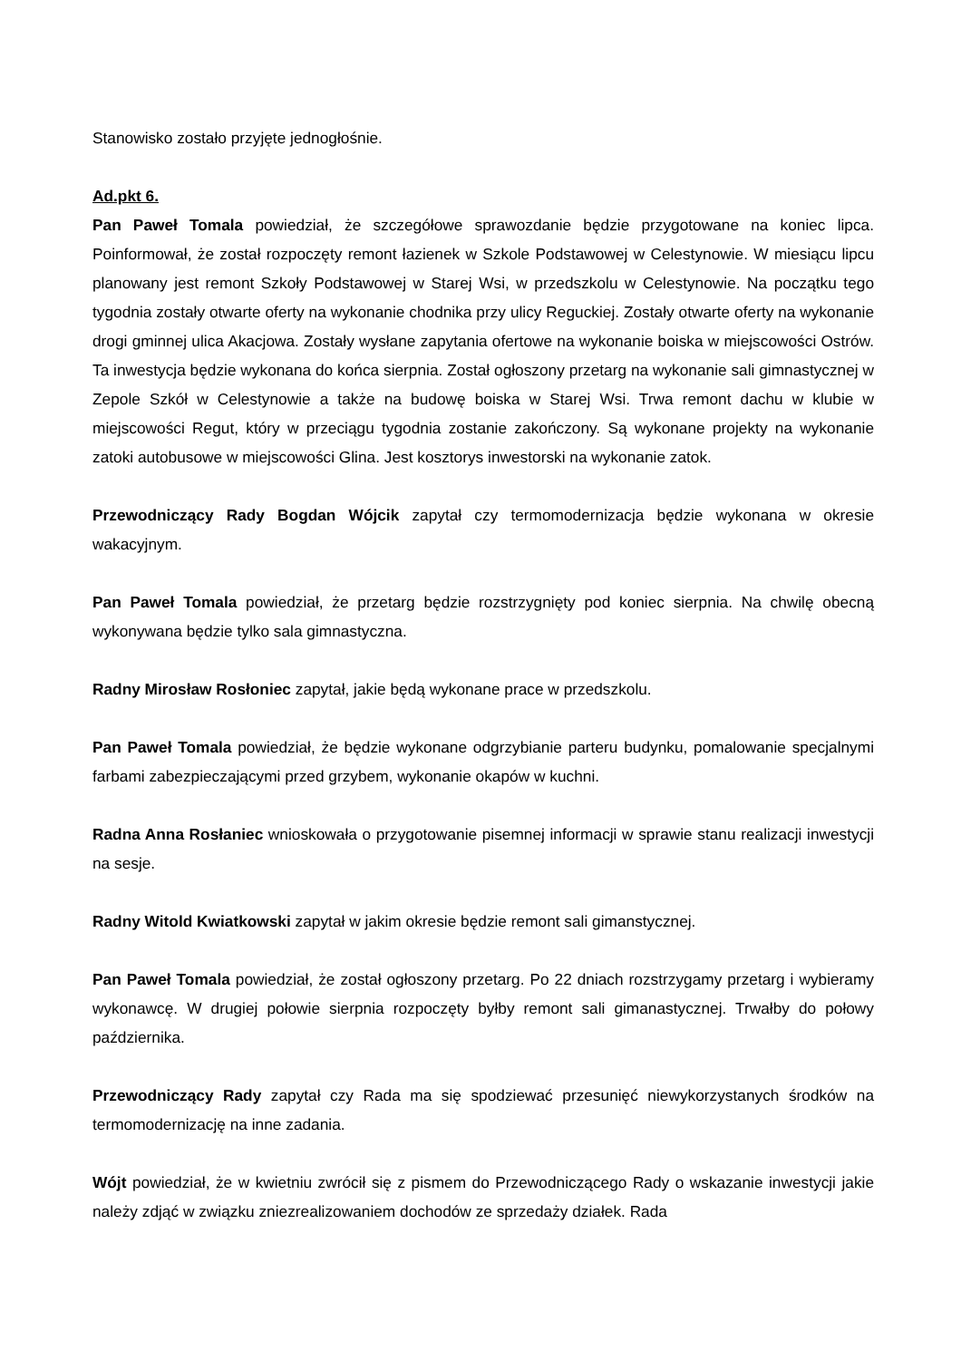Stanowisko zostało przyjęte jednogłośnie.
Ad.pkt 6.
Pan Paweł Tomala powiedział, że szczegółowe sprawozdanie będzie przygotowane na koniec lipca. Poinformował, że został rozpoczęty remont łazienek w Szkole Podstawowej w Celestynowie. W miesiącu lipcu planowany jest remont Szkoły Podstawowej w Starej Wsi, w przedszkolu w Celestynowie. Na początku tego tygodnia zostały otwarte oferty na wykonanie chodnika przy ulicy Reguckiej. Zostały otwarte oferty na wykonanie drogi gminnej ulica Akacjowa. Zostały wysłane zapytania ofertowe na wykonanie boiska w miejscowości Ostrów. Ta inwestycja będzie wykonana do końca sierpnia. Został ogłoszony przetarg na wykonanie sali gimnastycznej w Zepole Szkół w Celestynowie a także na budowę boiska w Starej Wsi. Trwa remont dachu w klubie w miejscowości Regut, który w przeciągu tygodnia zostanie zakończony. Są wykonane projekty na wykonanie zatoki autobusowe w miejscowości Glina. Jest kosztorys inwestorski na wykonanie zatok.
Przewodniczący Rady Bogdan Wójcik zapytał czy termomodernizacja będzie wykonana w okresie wakacyjnym.
Pan Paweł Tomala powiedział, że przetarg będzie rozstrzygnięty pod koniec sierpnia. Na chwilę obecną wykonywana będzie tylko sala gimnastyczna.
Radny Mirosław Rosłoniec zapytał, jakie będą wykonane prace w przedszkolu.
Pan Paweł Tomala powiedział, że będzie wykonane odgrzybianie parteru budynku, pomalowanie specjalnymi farbami zabezpieczającymi przed grzybem, wykonanie okapów w kuchni.
Radna Anna Rosłaniec wnioskowała o przygotowanie pisemnej informacji w sprawie stanu realizacji inwestycji na sesje.
Radny Witold Kwiatkowski zapytał w jakim okresie będzie remont sali gimanstycznej.
Pan Paweł Tomala powiedział, że został ogłoszony przetarg. Po 22 dniach rozstrzygamy przetarg i wybieramy wykonawcę. W drugiej połowie sierpnia rozpoczęty byłby remont sali gimanastycznej. Trwałby do połowy października.
Przewodniczący Rady zapytał czy Rada ma się spodziewać przesunięć niewykorzystanych środków na termomodernizację na inne zadania.
Wójt powiedział, że w kwietniu zwrócił się z pismem do Przewodniczącego Rady o wskazanie inwestycji jakie należy zdjąć w związku zniezrealizowaniem dochodów ze sprzedaży działek. Rada